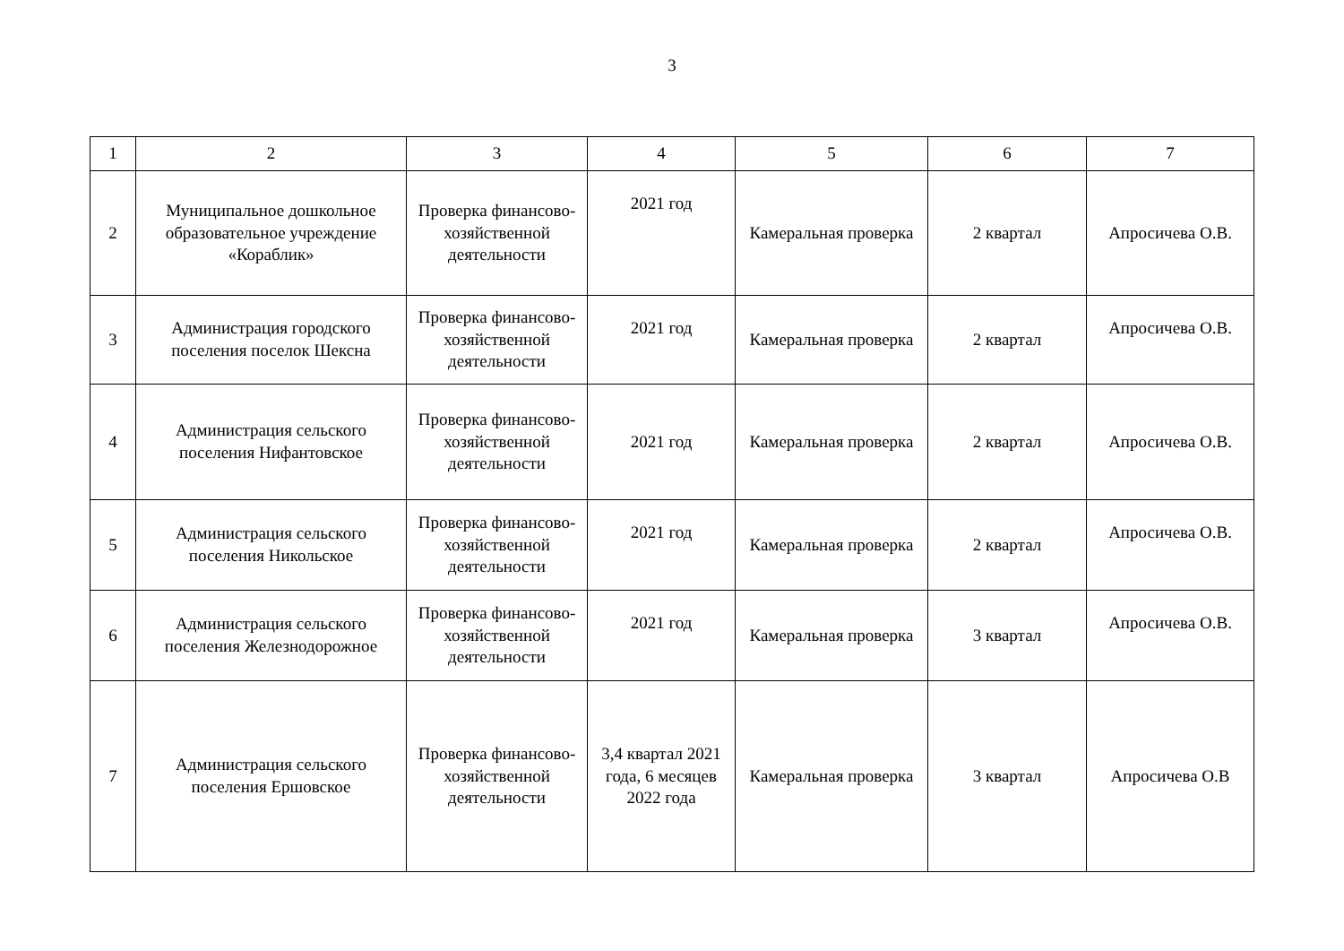3
| 1 | 2 | 3 | 4 | 5 | 6 | 7 |
| 2 | Муниципальное дошкольное образовательное учреждение «Кораблик» | Проверка финансово-хозяйственной деятельности | 2021 год | Камеральная проверка | 2 квартал | Апросичева О.В. |
| 3 | Администрация городского поселения поселок Шексна | Проверка финансово-хозяйственной деятельности | 2021 год | Камеральная проверка | 2 квартал | Апросичева О.В. |
| 4 | Администрация сельского поселения Нифантовское | Проверка финансово-хозяйственной деятельности | 2021 год | Камеральная проверка | 2 квартал | Апросичева О.В. |
| 5 | Администрация сельского поселения Никольское | Проверка финансово-хозяйственной деятельности | 2021 год | Камеральная проверка | 2 квартал | Апросичева О.В. |
| 6 | Администрация сельского поселения Железнодорожное | Проверка финансово-хозяйственной деятельности | 2021 год | Камеральная проверка | 3 квартал | Апросичева О.В. |
| 7 | Администрация сельского поселения Ершовское | Проверка финансово-хозяйственной деятельности | 3,4 квартал 2021 года, 6 месяцев 2022 года | Камеральная проверка | 3 квартал | Апросичева О.В |